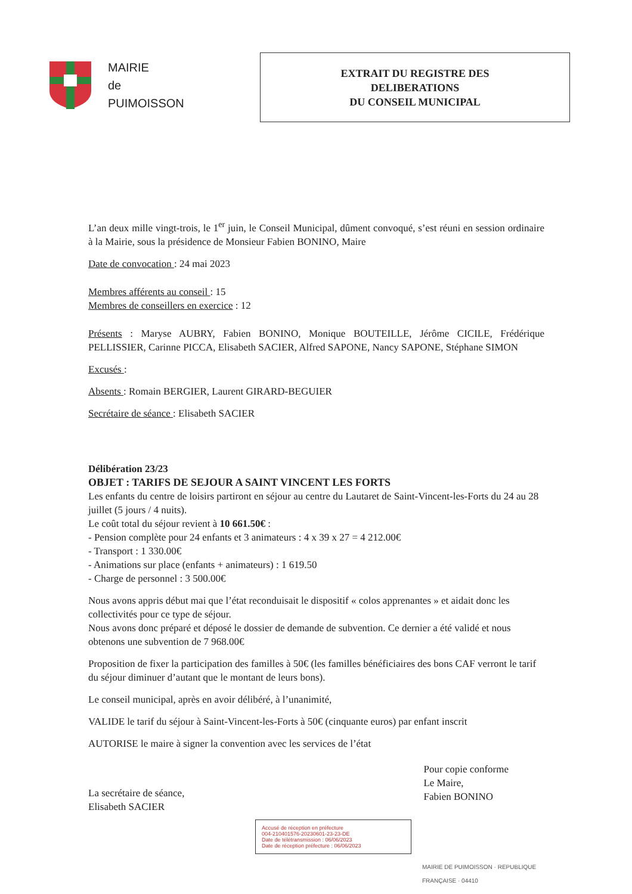MAIRIE
de
PUIMOISSON
EXTRAIT DU REGISTRE DES
DELIBERATIONS
DU CONSEIL MUNICIPAL
L’an deux mille vingt-trois, le 1<sup>er</sup> juin, le Conseil Municipal, dûment convoqué, s’est réuni en session ordinaire à la Mairie, sous la présidence de Monsieur Fabien BONINO, Maire
Date de convocation : 24 mai 2023
Membres afférents au conseil : 15
Membres de conseillers en exercice : 12
Présents : Maryse AUBRY, Fabien BONINO, Monique BOUTEILLE, Jérôme CICILE, Frédérique PELLISSIER, Carinne PICCA, Elisabeth SACIER, Alfred SAPONE, Nancy SAPONE, Stéphane SIMON
Excusés :
Absents : Romain BERGIER, Laurent GIRARD-BEGUIER
Secrétaire de séance : Elisabeth SACIER
Délibération 23/23
OBJET : TARIFS DE SEJOUR A SAINT VINCENT LES FORTS
Les enfants du centre de loisirs partiront en séjour au centre du Lautaret de Saint-Vincent-les-Forts du 24 au 28 juillet (5 jours / 4 nuits).
Le coût total du séjour revient à 10 661.50€ :
- Pension complète pour 24 enfants et 3 animateurs : 4 x 39 x 27 = 4 212.00€
- Transport : 1 330.00€
- Animations sur place (enfants + animateurs) : 1 619.50
- Charge de personnel : 3 500.00€
Nous avons appris début mai que l’état reconduisait le dispositif « colos apprenantes » et aidait donc les collectivités pour ce type de séjour.
Nous avons donc préparé et déposé le dossier de demande de subvention. Ce dernier a été validé et nous obtenons une subvention de 7 968.00€
Proposition de fixer la participation des familles à 50€ (les familles bénéficiaires des bons CAF verront le tarif du séjour diminuer d’autant que le montant de leurs bons).
Le conseil municipal, après en avoir délibéré, à l’unanimité,
VALIDE le tarif du séjour à Saint-Vincent-les-Forts à 50€ (cinquante euros) par enfant inscrit
AUTORISE le maire à signer la convention avec les services de l’état
La secrétaire de séance,
Elisabeth SACIER
Pour copie conforme
Le Maire,
Fabien BONINO
Accusé de réception en préfecture
004-210401576-20230601-23-23-DE
Date de télétransmission : 06/06/2023
Date de réception préfecture : 06/06/2023
MAIRIE DE PUIMOISSON · REPUBLIQUE FRANÇAISE · 04410